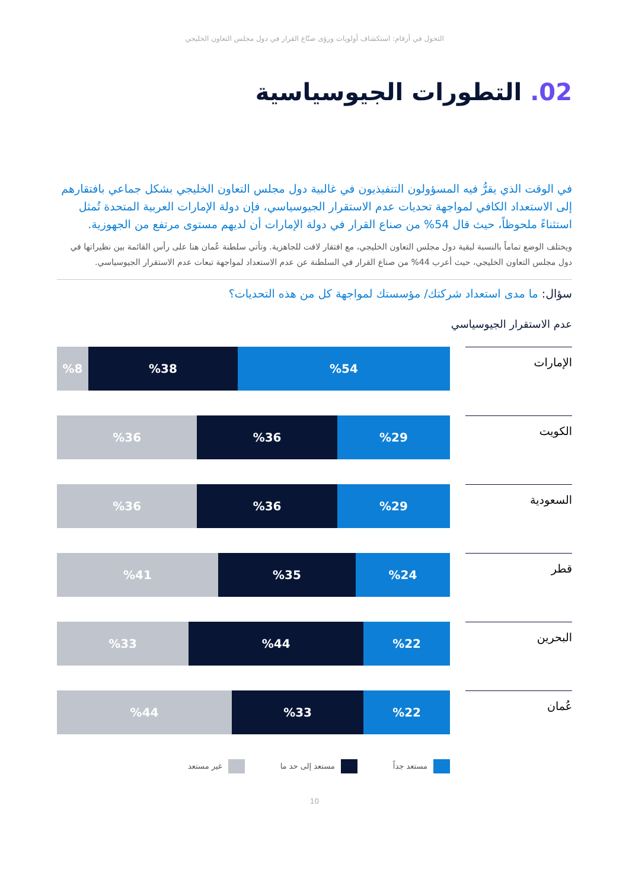التحول في أرقام: استكشاف أولويات ورؤى صنّاع القرار في دول مجلس التعاون الخليجي
02. التطورات الجيوسياسية
في الوقت الذي يقرُّ فيه المسؤولون التنفيذيون في غالبية دول مجلس التعاون الخليجي بشكل جماعي بافتقارهم إلى الاستعداد الكافي لمواجهة تحديات عدم الاستقرار الجيوسياسي، فإن دولة الإمارات العربية المتحدة تُمثل استثناءً ملحوظاً، حيث قال 54% من صناع القرار في دولة الإمارات أن لديهم مستوى مرتفع من الجهوزية.
ويختلف الوضع تماماً بالنسبة لبقية دول مجلس التعاون الخليجي، مع افتقار لافت للجاهزية. وتأتي سلطنة عُمان هنا على رأس القائمة بين نظيراتها في دول مجلس التعاون الخليجي، حيث أعرب 44% من صناع القرار في السلطنة عن عدم الاستعداد لمواجهة تبعات عدم الاستقرار الجيوسياسي.
سؤال: ما مدى استعداد شركتك/ مؤسستك لمواجهة كل من هذه التحديات؟
عدم الاستقرار الجيوسياسي
الإمارات
%54 %38 %8
الكويت
%29 %36 %36
السعودية
%29 %36 %36
قطر
%24 %35 %41
البحرين
%22 %44 %33
عُمان
%22 %33 %44
مستعد جداً مستعد إلى حد ما غير مستعد
10